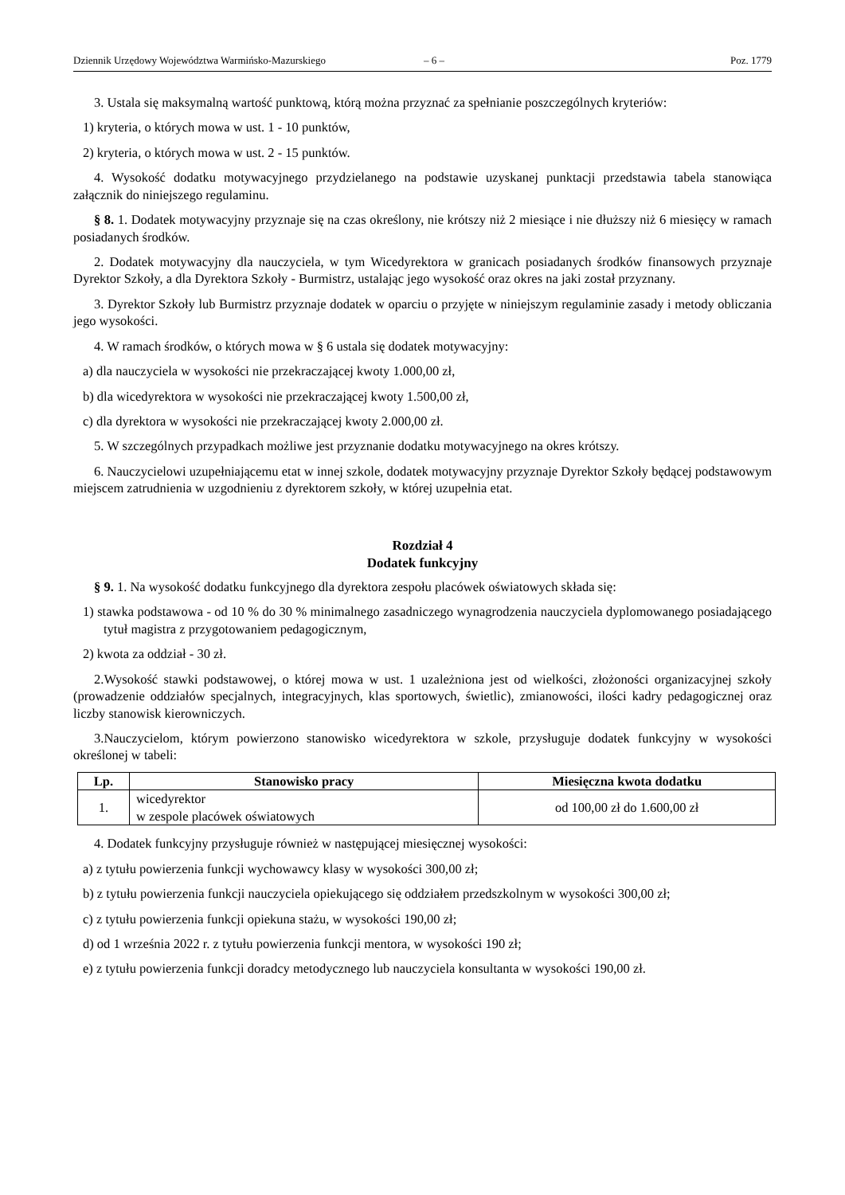Dziennik Urzędowy Województwa Warmińsko-Mazurskiego – 6 – Poz. 1779
3. Ustala się maksymalną wartość punktową, którą można przyznać za spełnianie poszczególnych kryteriów:
1) kryteria, o których mowa w ust. 1 - 10 punktów,
2) kryteria, o których mowa w ust. 2 - 15 punktów.
4. Wysokość dodatku motywacyjnego przydzielanego na podstawie uzyskanej punktacji przedstawia tabela stanowiąca załącznik do niniejszego regulaminu.
§ 8. 1. Dodatek motywacyjny przyznaje się na czas określony, nie krótszy niż 2 miesiące i nie dłuższy niż 6 miesięcy w ramach posiadanych środków.
2. Dodatek motywacyjny dla nauczyciela, w tym Wicedyrektora w granicach posiadanych środków finansowych przyznaje Dyrektor Szkoły, a dla Dyrektora Szkoły - Burmistrz, ustalając jego wysokość oraz okres na jaki został przyznany.
3. Dyrektor Szkoły lub Burmistrz przyznaje dodatek w oparciu o przyjęte w niniejszym regulaminie zasady i metody obliczania jego wysokości.
4. W ramach środków, o których mowa w § 6 ustala się dodatek motywacyjny:
a) dla nauczyciela w wysokości nie przekraczającej kwoty 1.000,00 zł,
b) dla wicedyrektora w wysokości nie przekraczającej kwoty 1.500,00 zł,
c) dla dyrektora w wysokości nie przekraczającej kwoty 2.000,00 zł.
5. W szczególnych przypadkach możliwe jest przyznanie dodatku motywacyjnego na okres krótszy.
6. Nauczycielowi uzupełniającemu etat w innej szkole, dodatek motywacyjny przyznaje Dyrektor Szkoły będącej podstawowym miejscem zatrudnienia w uzgodnieniu z dyrektorem szkoły, w której uzupełnia etat.
Rozdział 4
Dodatek funkcyjny
§ 9. 1. Na wysokość dodatku funkcyjnego dla dyrektora zespołu placówek oświatowych składa się:
1) stawka podstawowa - od 10 % do 30 % minimalnego zasadniczego wynagrodzenia nauczyciela dyplomowanego posiadającego tytuł magistra z przygotowaniem pedagogicznym,
2) kwota za oddział - 30 zł.
2.Wysokość stawki podstawowej, o której mowa w ust. 1 uzależniona jest od wielkości, złożoności organizacyjnej szkoły (prowadzenie oddziałów specjalnych, integracyjnych, klas sportowych, świetlic), zmianowości, ilości kadry pedagogicznej oraz liczby stanowisk kierowniczych.
3.Nauczycielom, którym powierzono stanowisko wicedyrektora w szkole, przysługuje dodatek funkcyjny w wysokości określonej w tabeli:
| Lp. | Stanowisko pracy | Miesięczna kwota dodatku |
| --- | --- | --- |
| 1. | wicedyrektor w zespole placówek oświatowych | od 100,00 zł do 1.600,00 zł |
4. Dodatek funkcyjny przysługuje również w następującej miesięcznej wysokości:
a) z tytułu powierzenia funkcji wychowawcy klasy w wysokości 300,00 zł;
b) z tytułu powierzenia funkcji nauczyciela opiekującego się oddziałem przedszkolnym w wysokości 300,00 zł;
c) z tytułu powierzenia funkcji opiekuna stażu, w wysokości 190,00 zł;
d) od 1 września 2022 r. z tytułu powierzenia funkcji mentora, w wysokości 190 zł;
e) z tytułu powierzenia funkcji doradcy metodycznego lub nauczyciela konsultanta w wysokości 190,00 zł.